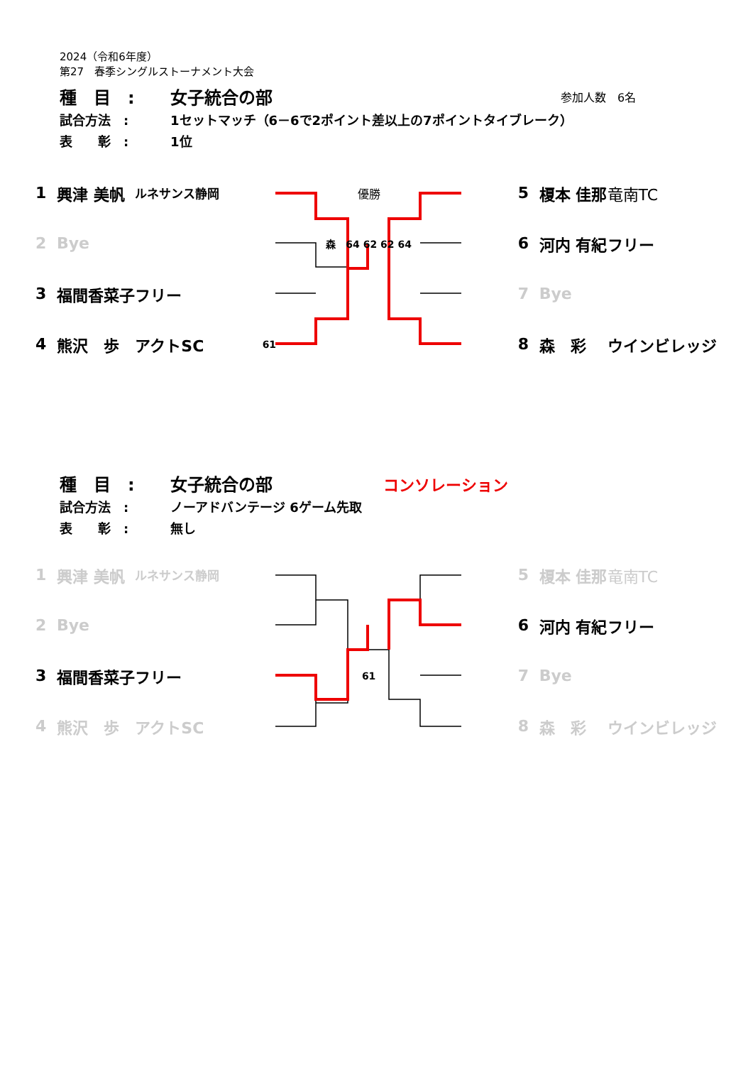2024（令和6年度）
第27　春季シングルストーナメント大会
| 種 目 : | 女子統合の部 | 参加人数 6名 |
| 試合方法 : | 1セットマッチ（6－6で2ポイント差以上の7ポイントタイブレーク） | |
| 表 彰 : | 1位 | |
| 1 | 興津 美帆 | ルネサンス静岡 | 優勝 | 5 | 榎本 佳那 | 竜南TC |
| 2 | Bye | | 森 64 62 62 64 | 6 | 河内 有紀 | フリー |
| 3 | 福間香菜子 | フリー | | 7 | Bye | |
| 4 | 熊沢 歩 | アクトSC | 61 | 8 | 森 彩 | ウインビレッジ |
| 種 目 : | 女子統合の部 | コンソレーション |
| 試合方法 : | ノーアドバンテージ 6ゲーム先取 | |
| 表 彰 : | 無し | |
| 1 | 興津 美帆 | ルネサンス静岡 | | 5 | 榎本 佳那 | 竜南TC |
| 2 | Bye | | | 6 | 河内 有紀 | フリー |
| 3 | 福間香菜子 | フリー | 61 | 7 | Bye | |
| 4 | 熊沢 歩 | アクトSC | | 8 | 森 彩 | ウインビレッジ |